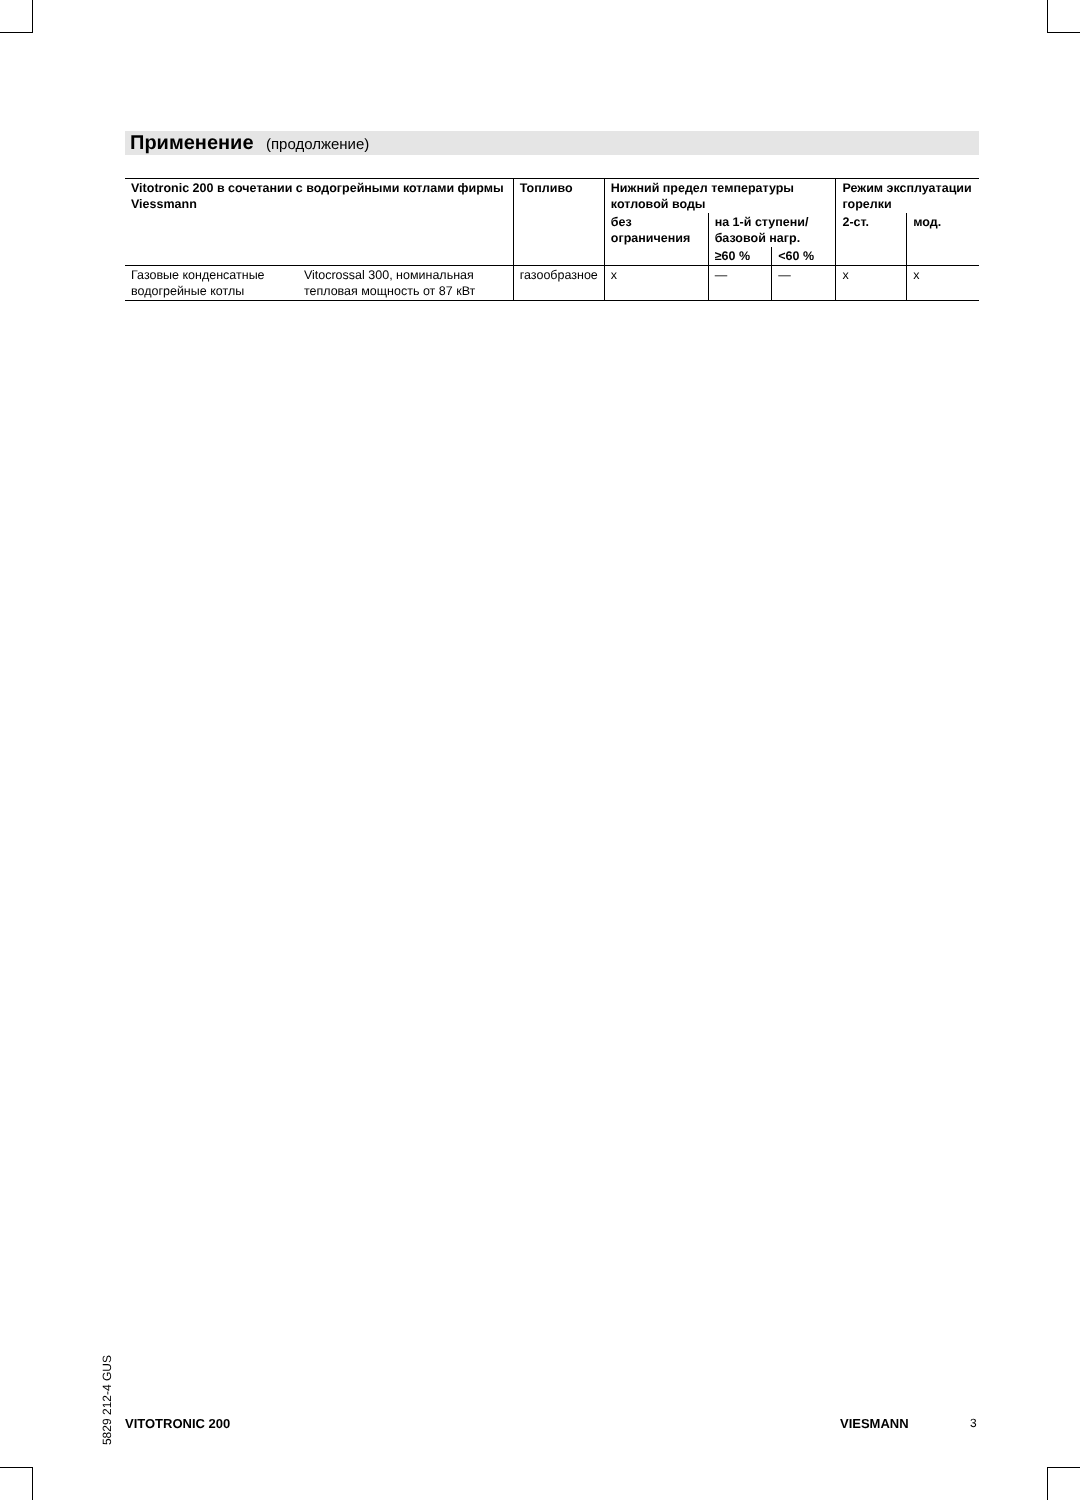Применение (продолжение)
| Vitotronic 200 в сочетании с водогрейными котлами фирмы Viessmann | | Топливо | Нижний предел температуры котловой воды | | | Режим эксплуатации горелки | |
| --- | --- | --- | --- | --- | --- | --- | --- |
| | | | без ограничения | на 1-й ступени/ базовой нагр. | | 2-ст. | мод. |
| | | | | ≥60 % | <60 % | | |
| Газовые конденсатные водогрейные котлы | Vitocrossal 300, номинальная тепловая мощность от 87 кВт | газообразное | x | — | — | x | x |
5829 212-4 GUS
VITOTRONIC 200 VIESMANN 3